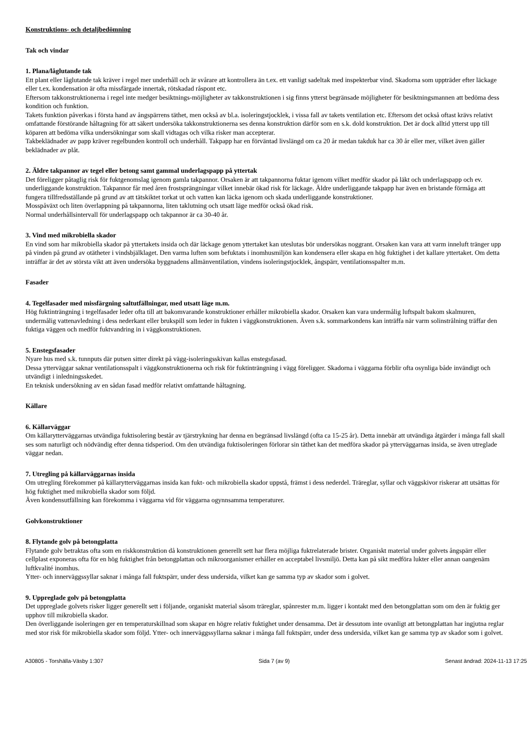Konstruktions- och detaljbedömning
Tak och vindar
1. Plana/låglutande tak
Ett plant eller låglutande tak kräver i regel mer underhåll och är svårare att kontrollera än t.ex. ett vanligt sadeltak med inspekterbar vind. Skadorna som uppträder efter läckage eller t.ex. kondensation är ofta missfärgade innertak, rötskadad råspont etc.
Eftersom takkonstruktionerna i regel inte medger besiktnings-möjligheter av takkonstruktionen i sig finns ytterst begränsade möjligheter för besiktningsmannen att bedöma dess kondition och funktion.
Takets funktion påverkas i första hand av ångspärrens täthet, men också av bl.a. isoleringstjocklek, i vissa fall av takets ventilation etc. Eftersom det också oftast krävs relativt omfattande förstörande håltagning för att säkert undersöka takkonstruktionerna ses denna konstruktion därför som en s.k. dold konstruktion. Det är dock alltid ytterst upp till köparen att bedöma vilka undersökningar som skall vidtagas och vilka risker man accepterar.
Takbeklädnader av papp kräver regelbunden kontroll och underhåll. Takpapp har en förväntad livslängd om ca 20 år medan takduk har ca 30 år eller mer, vilket även gäller beklädnader av plåt.
2. Äldre takpannor av tegel eller betong samt gammal underlagspapp på yttertak
Det föreligger påtaglig risk för fuktgenomslag igenom gamla takpannor. Orsaken är att takpannorna fuktar igenom vilket medför skador på läkt och underlagspapp och ev. underliggande konstruktion. Takpannor får med åren frostsprängningar vilket innebär ökad risk för läckage. Äldre underliggande takpapp har även en bristande förmåga att fungera tillfredsställande på grund av att tätskiktet torkat ut och vatten kan läcka igenom och skada underliggande konstruktioner.
Mosspåväxt och liten överlappning på takpannorna, liten taklutning och utsatt läge medför också ökad risk.
Normal underhållsintervall för underlagspapp och takpannor är ca 30-40 år.
3. Vind med mikrobiella skador
En vind som har mikrobiella skador på yttertakets insida och där läckage genom yttertaket kan uteslutas bör undersökas noggrant. Orsaken kan vara att varm inneluft tränger upp på vinden på grund av otätheter i vindsbjälklaget. Den varma luften som befuktats i inomhusmiljön kan kondensera eller skapa en hög fuktighet i det kallare yttertaket. Om detta inträffar är det av största vikt att även undersöka byggnadens allmänventilation, vindens isoleringstjocklek, ångspärr, ventilationsspalter m.m.
Fasader
4. Tegelfasader med missfärgning saltutfällningar, med utsatt läge m.m.
Hög fuktinträngning i tegelfasader leder ofta till att bakomvarande konstruktioner erhåller mikrobiella skador. Orsaken kan vara undermålig luftspalt bakom skalmuren, undermålig vattenavledning i dess nederkant eller brukspill som leder in fukten i väggkonstruktionen. Även s.k. sommarkondens kan inträffa när varm solinstrålning träffar den fuktiga väggen och medför fuktvandring in i väggkonstruktionen.
5. Enstegsfasader
Nyare hus med s.k. tunnputs där putsen sitter direkt på vägg-isoleringsskivan kallas enstegsfasad.
Dessa ytterväggar saknar ventilationsspalt i väggkonstruktionerna och risk för fuktinträngning i vägg föreligger. Skadorna i väggarna förblir ofta osynliga både invändigt och utvändigt i inledningsskedet.
En teknisk undersökning av en sådan fasad medför relativt omfattande håltagning.
Källare
6. Källarväggar
Om källarytterväggarnas utvändiga fuktisolering består av tjärstrykning har denna en begränsad livslängd (ofta ca 15-25 år). Detta innebär att utvändiga åtgärder i många fall skall ses som naturligt och nödvändig efter denna tidsperiod. Om den utvändiga fuktisoleringen förlorar sin täthet kan det medföra skador på ytterväggarnas insida, se även utreglade väggar nedan.
7. Utregling på källarväggarnas insida
Om utregling förekommer på källarytterväggarnas insida kan fukt- och mikrobiella skador uppstå, främst i dess nederdel. Träreglar, syllar och väggskivor riskerar att utsättas för hög fuktighet med mikrobiella skador som följd.
Även kondensutfällning kan förekomma i väggarna vid för väggarna ogynnsamma temperaturer.
Golvkonstruktioner
8. Flytande golv på betongplatta
Flytande golv betraktas ofta som en riskkonstruktion då konstruktionen generellt sett har flera möjliga fuktrelaterade brister. Organiskt material under golvets ångspärr eller cellplast exponeras ofta för en hög fuktighet från betongplattan och mikroorganismer erhåller en acceptabel livsmiljö. Detta kan på sikt medföra lukter eller annan oangenäm luftkvalité inomhus.
Ytter- och innerväggssyllar saknar i många fall fuktspärr, under dess undersida, vilket kan ge samma typ av skador som i golvet.
9. Uppreglade golv på betongplatta
Det uppreglade golvets risker ligger generellt sett i följande, organiskt material såsom träreglar, spånrester m.m. ligger i kontakt med den betongplattan som om den är fuktig ger upphov till mikrobiella skador.
Den överliggande isoleringen ger en temperaturskillnad som skapar en högre relativ fuktighet under densamma. Det är dessutom inte ovanligt att betongplattan har ingjutna reglar med stor risk för mikrobiella skador som följd. Ytter- och innerväggssyllarna saknar i många fall fuktspärr, under dess undersida, vilket kan ge samma typ av skador som i golvet.
A30805 - Torshälla-Väsby 1:307 Sida 7 (av 9) Senast ändrad: 2024-11-13 17:25